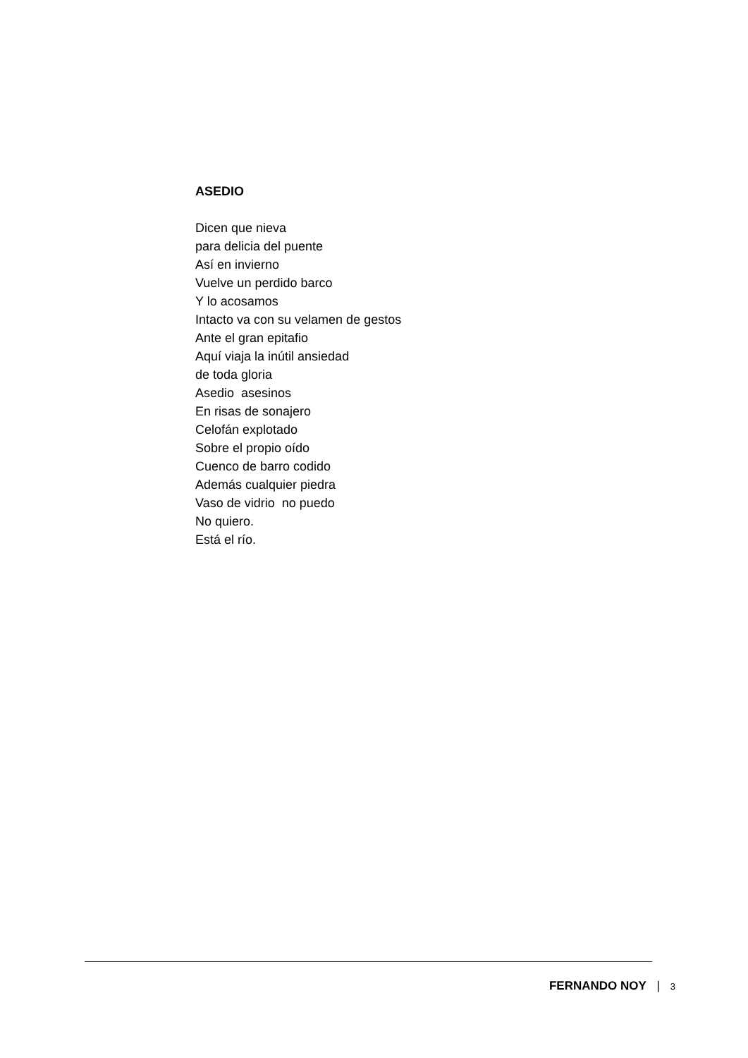ASEDIO
Dicen que nieva
para delicia del puente
Así en invierno
Vuelve un perdido barco
Y lo acosamos
Intacto va con su velamen de gestos
Ante el gran epitafio
Aquí viaja la inútil ansiedad
de toda gloria
Asedio asesinos
En risas de sonajero
Celofán explotado
Sobre el propio oído
Cuenco de barro codido
Además cualquier piedra
Vaso de vidrio no puedo
No quiero.
Está el río.
FERNANDO NOY | 3